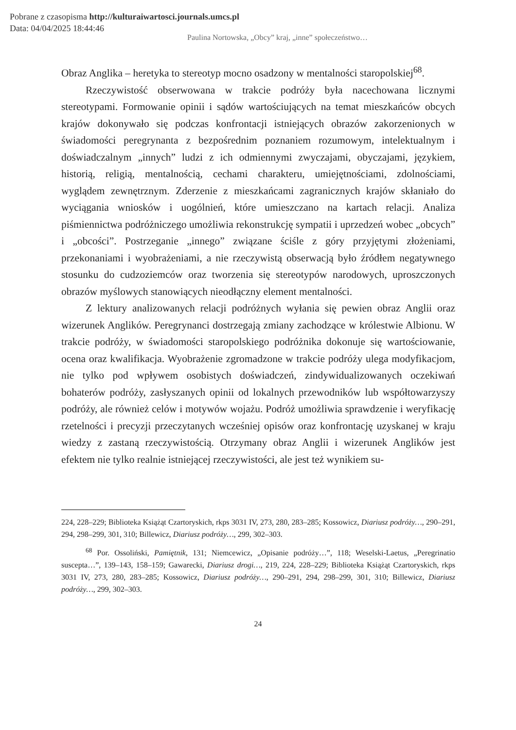Pobrane z czasopisma http://kulturaiwartosci.journals.umcs.pl
Data: 04/04/2025 18:44:46
Paulina Nortowska, „Obcy” kraj, „inne” społeczeństwo…
Obraz Anglika – heretyka to stereotyp mocno osadzony w mentalności staropolskiej<sup>68</sup>.
Rzeczywistość obserwowana w trakcie podróży była nacechowana licznymi stereotypami. Formowanie opinii i sądów wartościujących na temat mieszkańców obcych krajów dokonywało się podczas konfrontacji istniejących obrazów zakorzenionych w świadomości peregrynanta z bezpośrednim poznaniem rozumowym, intelektualnym i doświadczalnym „innych” ludzi z ich odmiennymi zwyczajami, obyczajami, językiem, historią, religią, mentalnością, cechami charakteru, umiejętnościami, zdolnościami, wyglądem zewnętrznym. Zderzenie z mieszkańcami zagranicznych krajów skłaniało do wyciągania wniosków i uogólnień, które umieszczano na kartach relacji. Analiza piśmiennictwa podróżniczego umożliwia rekonstrukcję sympatii i uprzedzeń wobec „obcych” i „obcości”. Postrzeganie „innego” związane ściśle z góry przyjętymi złożeniami, przekonaniami i wyobrażeniami, a nie rzeczywistą obserwacją było źródłem negatywnego stosunku do cudzoziemców oraz tworzenia się stereotypów narodowych, uproszczonych obrazów myślowych stanowiących nieodłączny element mentalności.
Z lektury analizowanych relacji podróżnych wyłania się pewien obraz Anglii oraz wizerunek Anglików. Peregrynanci dostrzegają zmiany zachodzące w królestwie Albionu. W trakcie podróży, w świadomości staropolskiego podróżnika dokonuje się wartościowanie, ocena oraz kwalifikacja. Wyobrażenie zgromadzone w trakcie podróży ulega modyfikacjom, nie tylko pod wpływem osobistych doświadczeń, zindywidualizowanych oczekiwań bohaterów podróży, zasłyszanych opinii od lokalnych przewodników lub współtowarzyszy podróży, ale również celów i motywów wojażu. Podróż umożliwia sprawdzenie i weryfikację rzetelności i precyzji przeczytanych wcześniej opisów oraz konfrontację uzyskanej w kraju wiedzy z zastaną rzeczywistością. Otrzymany obraz Anglii i wizerunek Anglików jest efektem nie tylko realnie istniejącej rzeczywistości, ale jest też wynikiem su-
224, 228–229; Biblioteka Książąt Czartoryskich, rkps 3031 IV, 273, 280, 283–285; Kossowicz, Diariusz podróży…, 290–291, 294, 298–299, 301, 310; Billewicz, Diariusz podróży…, 299, 302–303.
<sup>68</sup> Por. Ossoliński, Pamiętnik, 131; Niemcewicz, „Opisanie podróży…”, 118; Weselski-Laetus, „Peregrinatio suscepta…”, 139–143, 158–159; Gawarecki, Diariusz drogi…, 219, 224, 228–229; Biblioteka Książąt Czartoryskich, rkps 3031 IV, 273, 280, 283–285; Kossowicz, Diariusz podróży…, 290–291, 294, 298–299, 301, 310; Billewicz, Diariusz podróży…, 299, 302–303.
24